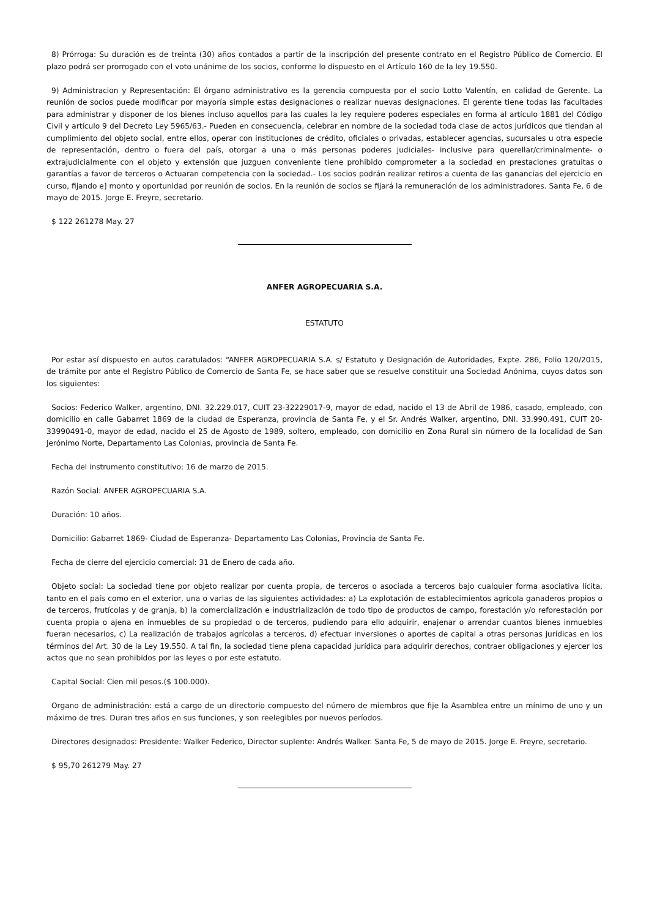8) Prórroga: Su duración es de treinta (30) años contados a partir de la inscripción del presente contrato en el Registro Público de Comercio. El plazo podrá ser prorrogado con el voto unánime de los socios, conforme lo dispuesto en el Artículo 160 de la ley 19.550.
9) Administracion y Representación: El órgano administrativo es la gerencia compuesta por el socio Lotto Valentín, en calidad de Gerente. La reunión de socios puede modificar por mayoría simple estas designaciones o realizar nuevas designaciones. El gerente tiene todas las facultades para administrar y disponer de los bienes incluso aquellos para las cuales la ley requiere poderes especiales en forma al artículo 1881 del Código Civil y artículo 9 del Decreto Ley 5965/63.- Pueden en consecuencia, celebrar en nombre de la sociedad toda clase de actos jurídicos que tiendan al cumplimiento del objeto social, entre ellos, operar con instituciones de crédito, oficiales o privadas, establecer agencias, sucursales u otra especie de representación, dentro o fuera del país, otorgar a una o más personas poderes judiciales- inclusive para querellar/criminalmente- o extrajudicialmente con el objeto y extensión que juzguen conveniente tiene prohibido comprometer a la sociedad en prestaciones gratuitas o garantías a favor de terceros o Actuaran competencia con la sociedad.- Los socios podrán realizar retiros a cuenta de las ganancias del ejercicio en curso, fijando e] monto y oportunidad por reunión de socios. En la reunión de socios se fijará la remuneración de los administradores. Santa Fe, 6 de mayo de 2015. Jorge E. Freyre, secretario.
$ 122 261278 May. 27
ANFER AGROPECUARIA S.A.
ESTATUTO
Por estar así dispuesto en autos caratulados: “ANFER AGROPECUARIA S.A. s/ Estatuto y Designación de Autoridades, Expte. 286, Folio 120/2015, de trámite por ante el Registro Público de Comercio de Santa Fe, se hace saber que se resuelve constituir una Sociedad Anónima, cuyos datos son los siguientes:
Socios: Federico Walker, argentino, DNI. 32.229.017, CUIT 23-32229017-9, mayor de edad, nacido el 13 de Abril de 1986, casado, empleado, con domicilio en calle Gabarret 1869 de la ciudad de Esperanza, provincia de Santa Fe, y el Sr. Andrés Walker, argentino, DNI. 33.990.491, CUIT 20-33990491-0, mayor de edad, nacido el 25 de Agosto de 1989, soltero, empleado, con domicilio en Zona Rural sin número de la localidad de San Jerónimo Norte, Departamento Las Colonias, provincia de Santa Fe.
Fecha del instrumento constitutivo: 16 de marzo de 2015.
Razón Social: ANFER AGROPECUARIA S.A.
Duración: 10 años.
Domicilio: Gabarret 1869- Ciudad de Esperanza- Departamento Las Colonias, Provincia de Santa Fe.
Fecha de cierre del ejercicio comercial: 31 de Enero de cada año.
Objeto social: La sociedad tiene por objeto realizar por cuenta propia, de terceros o asociada a terceros bajo cualquier forma asociativa lícita, tanto en el país como en el exterior, una o varias de las siguientes actividades: a) La explotación de establecimientos agrícola ganaderos propios o de terceros, frutícolas y de granja, b) la comercialización e industrialización de todo tipo de productos de campo, forestación y/o reforestación por cuenta propia o ajena en inmuebles de su propiedad o de terceros, pudiendo para ello adquirir, enajenar o arrendar cuantos bienes inmuebles fueran necesarios, c) La realización de trabajos agrícolas a terceros, d) efectuar inversiones o aportes de capital a otras personas jurídicas en los términos del Art. 30 de la Ley 19.550. A tal fin, la sociedad tiene plena capacidad jurídica para adquirir derechos, contraer obligaciones y ejercer los actos que no sean prohibidos por las leyes o por este estatuto.
Capital Social: Cien mil pesos.($ 100.000).
Organo de administración: está a cargo de un directorio compuesto del número de miembros que fije la Asamblea entre un mínimo de uno y un máximo de tres. Duran tres años en sus funciones, y son reelegibles por nuevos períodos.
Directores designados: Presidente: Walker Federico, Director suplente: Andrés Walker. Santa Fe, 5 de mayo de 2015. Jorge E. Freyre, secretario.
$ 95,70 261279 May. 27